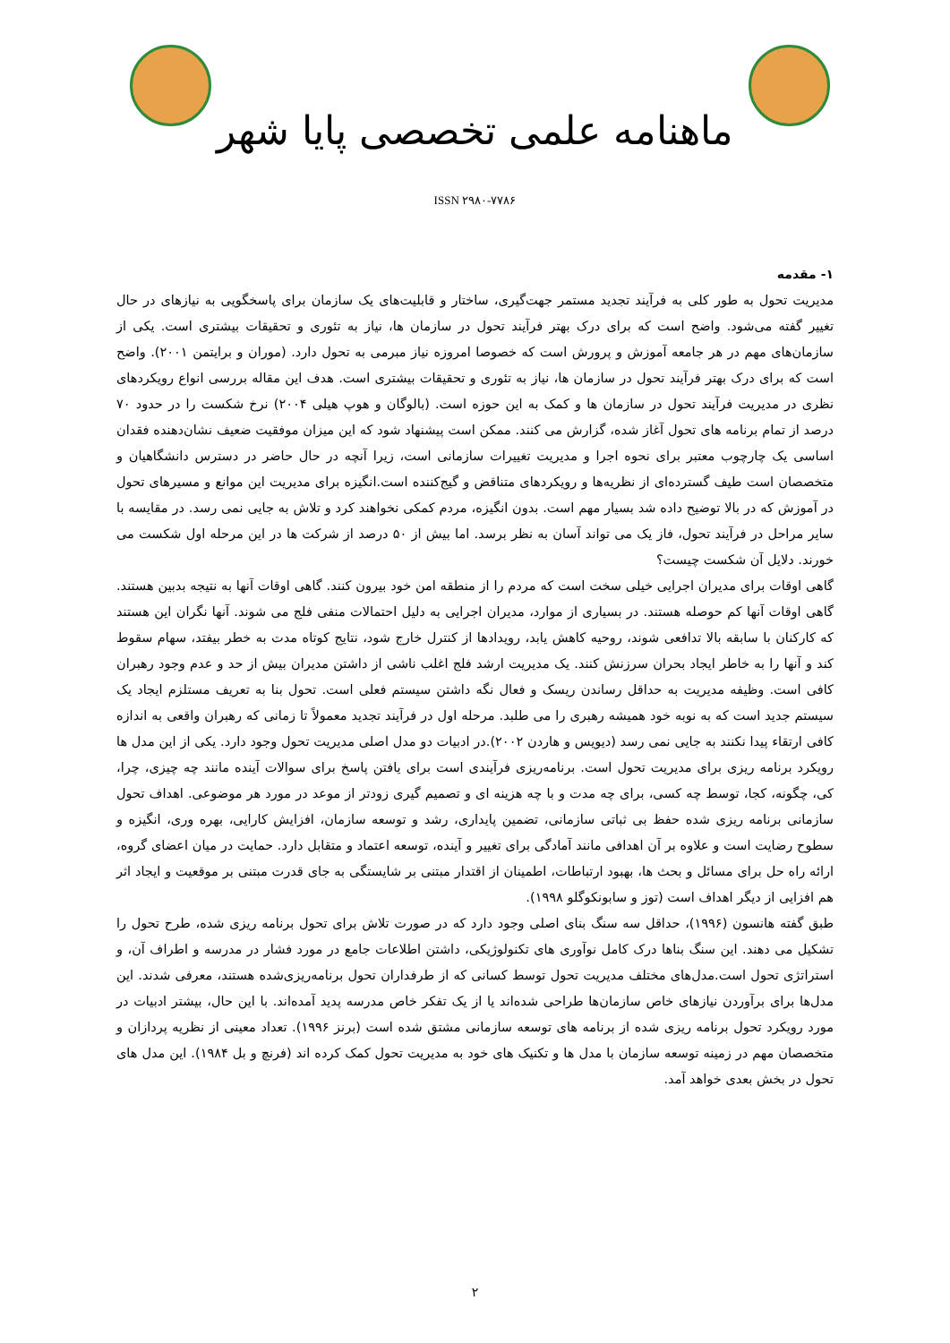ماهنامه علمی تخصصی پایا شهر
ISSN ۲۹۸۰-۷۷۸۶
۱- مقدمه
مدیریت تحول به طور کلی به فرآیند تجدید مستمر جهت‌گیری، ساختار و قابلیت‌های یک سازمان برای پاسخگویی به نیازهای در حال تغییر گفته می‌شود. واضح است که برای درک بهتر فرآیند تحول در سازمان ها، نیاز به تئوری و تحقیقات بیشتری است. یکی از سازمان‌های مهم در هر جامعه آموزش و پرورش است که خصوصا امروزه نیاز مبرمی به تحول دارد. (موران و برایتمن ۲۰۰۱). واضح است که برای درک بهتر فرآیند تحول در سازمان ها، نیاز به تئوری و تحقیقات بیشتری است. هدف این مقاله بررسی انواع رویکردهای نظری در مدیریت فرآیند تحول در سازمان ها و کمک به این حوزه است. (بالوگان و هوپ هیلی ۲۰۰۴) نرخ شکست را در حدود ۷۰ درصد از تمام برنامه های تحول آغاز شده، گزارش می کنند. ممکن است پیشنهاد شود که این میزان موفقیت ضعیف نشان‌دهنده فقدان اساسی یک چارچوب معتبر برای نحوه اجرا و مدیریت تغییرات سازمانی است، زیرا آنچه در حال حاضر در دسترس دانشگاهیان و متخصصان است طیف گسترده‌ای از نظریه‌ها و رویکردهای متناقض و گیج‌کننده است.انگیزه برای مدیریت این موانع و مسیرهای تحول در آموزش که در بالا توضیح داده شد بسیار مهم است. بدون انگیزه، مردم کمکی نخواهند کرد و تلاش به جایی نمی رسد. در مقایسه با سایر مراحل در فرآیند تحول، فاز یک می تواند آسان به نظر برسد. اما بیش از ۵۰ درصد از شرکت ها در این مرحله اول شکست می خورند. دلایل آن شکست چیست؟
گاهی اوقات برای مدیران اجرایی خیلی سخت است که مردم را از منطقه امن خود بیرون کنند. گاهی اوقات آنها به نتیجه بدبین هستند. گاهی اوقات آنها کم حوصله هستند. در بسیاری از موارد، مدیران اجرایی به دلیل احتمالات منفی فلج می شوند. آنها نگران این هستند که کارکنان با سابقه بالا تدافعی شوند، روحیه کاهش یابد، رویدادها از کنترل خارج شود، نتایج کوتاه مدت به خطر بیفتد، سهام سقوط کند و آنها را به خاطر ایجاد بحران سرزنش کنند. یک مدیریت ارشد فلج اغلب ناشی از داشتن مدیران بیش از حد و عدم وجود رهبران کافی است. وظیفه مدیریت به حداقل رساندن ریسک و فعال نگه داشتن سیستم فعلی است. تحول بنا به تعریف مستلزم ایجاد یک سیستم جدید است که به نوبه خود همیشه رهبری را می طلبد. مرحله اول در فرآیند تجدید معمولاً تا زمانی که رهبران واقعی به اندازه کافی ارتقاء پیدا نکنند به جایی نمی رسد (دیویس و هاردن ۲۰۰۲).در ادبیات دو مدل اصلی مدیریت تحول وجود دارد. یکی از این مدل ها رویکرد برنامه ریزی برای مدیریت تحول است. برنامه‌ریزی فرآیندی است برای یافتن پاسخ برای سوالات آینده مانند چه چیزی، چرا، کی، چگونه، کجا، توسط چه کسی، برای چه مدت و با چه هزینه ای و تصمیم گیری زودتر از موعد در مورد هر موضوعی. اهداف تحول سازمانی برنامه ریزی شده حفظ بی ثباتی سازمانی، تضمین پایداری، رشد و توسعه سازمان، افزایش کارایی، بهره وری، انگیزه و سطوح رضایت است و علاوه بر آن اهدافی مانند آمادگی برای تغییر و آینده، توسعه اعتماد و متقابل دارد. حمایت در میان اعضای گروه، ارائه راه حل برای مسائل و بحث ها، بهبود ارتباطات، اطمینان از اقتدار مبتنی بر شایستگی به جای قدرت مبتنی بر موقعیت و ایجاد اثر هم افزایی از دیگر اهداف است (توز و سابونکوگلو ۱۹۹۸).
طبق گفته هانسون (۱۹۹۶)، حداقل سه سنگ بنای اصلی وجود دارد که در صورت تلاش برای تحول برنامه ریزی شده، طرح تحول را تشکیل می دهند. این سنگ بناها درک کامل نوآوری های تکنولوژیکی، داشتن اطلاعات جامع در مورد فشار در مدرسه و اطراف آن، و استراتژی تحول است.مدل‌های مختلف مدیریت تحول توسط کسانی که از طرفداران تحول برنامه‌ریزی‌شده هستند، معرفی شدند. این مدل‌ها برای برآوردن نیازهای خاص سازمان‌ها طراحی شده‌اند یا از یک تفکر خاص مدرسه پدید آمده‌اند. با این حال، بیشتر ادبیات در مورد رویکرد تحول برنامه ریزی شده از برنامه های توسعه سازمانی مشتق شده است (برنز ۱۹۹۶). تعداد معینی از نظریه پردازان و متخصصان مهم در زمینه توسعه سازمان با مدل ها و تکنیک های خود به مدیریت تحول کمک کرده اند (فرنچ و بل ۱۹۸۴). این مدل های تحول در بخش بعدی خواهد آمد.
۲